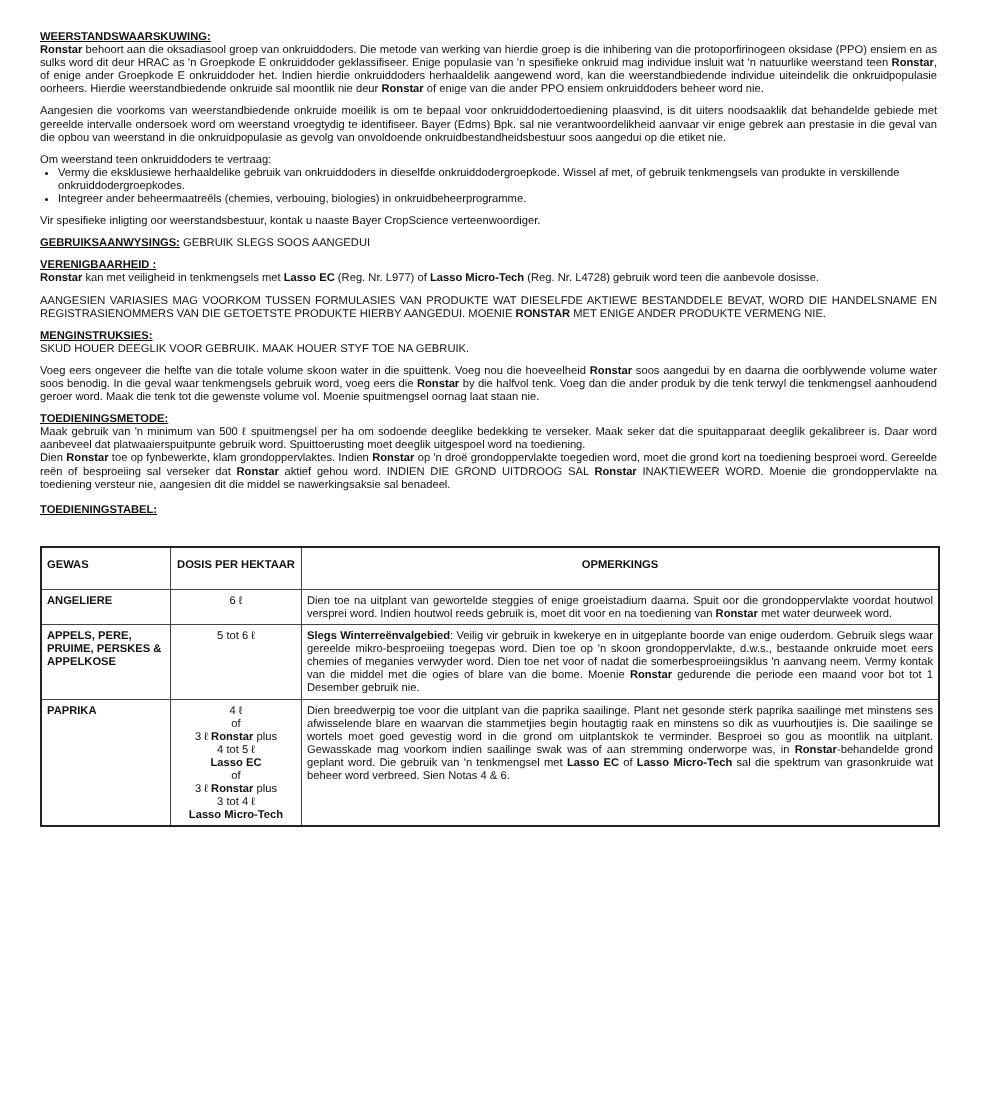WEERSTANDSWAARSKUWING:
Ronstar behoort aan die oksadiasool groep van onkruiddoders. Die metode van werking van hierdie groep is die inhibering van die protoporfirinogeen oksidase (PPO) ensiem en as sulks word dit deur HRAC as 'n Groepkode E onkruiddoder geklassifiseer. Enige populasie van 'n spesifieke onkruid mag individue insluit wat 'n natuurlike weerstand teen Ronstar, of enige ander Groepkode E onkruiddoder het. Indien hierdie onkruiddoders herhaaldelik aangewend word, kan die weerstandbiedende individue uiteindelik die onkruidpopulasie oorheers. Hierdie weerstandbiedende onkruide sal moontlik nie deur Ronstar of enige van die ander PPO ensiem onkruiddoders beheer word nie.
Aangesien die voorkoms van weerstandbiedende onkruide moeilik is om te bepaal voor onkruiddodertoediening plaasvind, is dit uiters noodsaaklik dat behandelde gebiede met gereelde intervalle ondersoek word om weerstand vroegtydig te identifiseer. Bayer (Edms) Bpk. sal nie verantwoordelikheid aanvaar vir enige gebrek aan prestasie in die geval van die opbou van weerstand in die onkruidpopulasie as gevolg van onvoldoende onkruidbestandheidsbestuur soos aangedui op die etiket nie.
Om weerstand teen onkruiddoders te vertraag:
Vermy die eksklusiewe herhaaldelike gebruik van onkruiddoders in dieselfde onkruiddodergroepkode. Wissel af met, of gebruik tenkmengsels van produkte in verskillende onkruiddodergroepkodes.
Integreer ander beheermaatreëls (chemies, verbouing, biologies) in onkruidbeheerprogramme.
Vir spesifieke inligting oor weerstandsbestuur, kontak u naaste Bayer CropScience verteenwoordiger.
GEBRUIKSAANWYSINGS: GEBRUIK SLEGS SOOS AANGEDUI
VERENIGBAARHEID :
Ronstar kan met veiligheid in tenkmengsels met Lasso EC (Reg. Nr. L977) of Lasso Micro-Tech (Reg. Nr. L4728) gebruik word teen die aanbevole dosisse.
AANGESIEN VARIASIES MAG VOORKOM TUSSEN FORMULASIES VAN PRODUKTE WAT DIESELFDE AKTIEWE BESTANDDELE BEVAT, WORD DIE HANDELSNAME EN REGISTRASIENOMMERS VAN DIE GETOETSTE PRODUKTE HIERBY AANGEDUI. MOENIE RONSTAR MET ENIGE ANDER PRODUKTE VERMENG NIE.
MENGINSTRUKSIES:
SKUD HOUER DEEGLIK VOOR GEBRUIK. MAAK HOUER STYF TOE NA GEBRUIK.
Voeg eers ongeveer die helfte van die totale volume skoon water in die spuittenk. Voeg nou die hoeveelheid Ronstar soos aangedui by en daarna die oorblywende volume water soos benodig. In die geval waar tenkmengsels gebruik word, voeg eers die Ronstar by die halfvol tenk. Voeg dan die ander produk by die tenk terwyl die tenkmengsel aanhoudend geroer word. Maak die tenk tot die gewenste volume vol. Moenie spuitmengsel oornag laat staan nie.
TOEDIENINGSMETODE:
Maak gebruik van 'n minimum van 500 ℓ spuitmengsel per ha om sodoende deeglike bedekking te verseker. Maak seker dat die spuitapparaat deeglik gekalibreer is. Daar word aanbeveel dat platwaaierspuitpunte gebruik word. Spuittoerusting moet deeglik uitgespoel word na toediening.
Dien Ronstar toe op fynbewerkte, klam grondoppervlaktes. Indien Ronstar op 'n droë grondoppervlakte toegedien word, moet die grond kort na toediening besproei word. Gereelde reën of besproeiing sal verseker dat Ronstar aktief gehou word. INDIEN DIE GROND UITDROOG SAL Ronstar INAKTIEWEER WORD. Moenie die grondoppervlakte na toediening versteur nie, aangesien dit die middel se nawerkingsaksie sal benadeel.
TOEDIENINGSTABEL:
| GEWAS | DOSIS PER HEKTAAR | OPMERKINGS |
| --- | --- | --- |
| ANGELIERE | 6 ℓ | Dien toe na uitplant van gewortelde steggies of enige groeistadium daarna. Spuit oor die grondoppervlakte voordat houtwol versprei word. Indien houtwol reeds gebruik is, moet dit voor en na toediening van Ronstar met water deurweek word. |
| APPELS, PERE, PRUIME, PERSKES & APPELKOSE | 5 tot 6 ℓ | Slegs Winterreënvalgebied : Veilig vir gebruik in kwekerye en in uitgeplante boorde van enige ouderdom. Gebruik slegs waar gereelde mikro-besproeiing toegepas word. Dien toe op 'n skoon grondoppervlakte, d.w.s., bestaande onkruide moet eers chemies of meganies verwyder word. Dien toe net voor of nadat die somerbesproeiingsiklus 'n aanvang neem. Vermy kontak van die middel met die ogies of blare van die bome. Moenie Ronstar gedurende die periode een maand voor bot tot 1 Desember gebruik nie. |
| PAPRIKA | 4 ℓ of 3 ℓ Ronstar plus 4 tot 5 ℓ Lasso EC of 3 ℓ Ronstar plus 3 tot 4 ℓ Lasso Micro-Tech | Dien breedwerpig toe voor die uitplant van die paprika saailinge. Plant net gesonde sterk paprika saailinge met minstens ses afwisselende blare en waarvan die stammetjies begin houtagtig raak en minstens so dik as vuurhoutjies is. Die saailinge se wortels moet goed gevestig word in die grond om uitplantskok te verminder. Besproei so gou as moontlik na uitplant. Gewasskade mag voorkom indien saailinge swak was of aan stremming onderworpe was, in Ronstar -behandelde grond geplant word. Die gebruik van 'n tenkmengsel met Lasso EC of Lasso Micro-Tech sal die spektrum van grasonkruide wat beheer word verbreed. Sien Notas 4 & 6. |